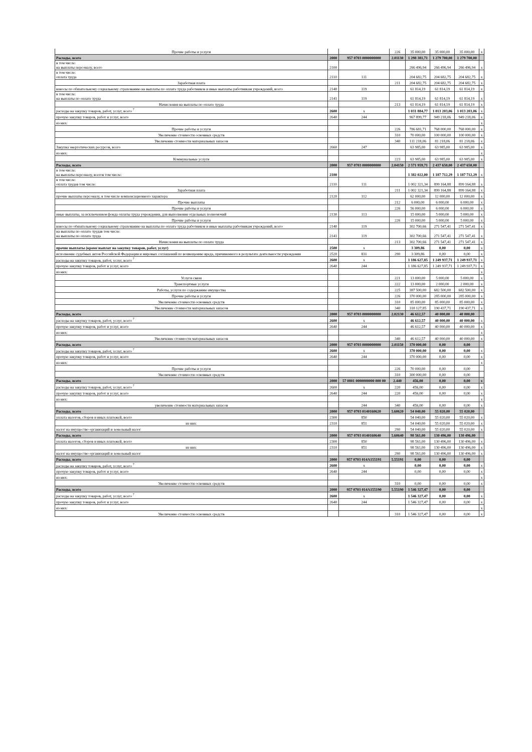| Прочие работы и услуги | | | 226 | 35 000,00 | 35 000,00 | 35 000,00 | x |
| Расходы, всего | 2000 | 957 0703 0000000000 | 2.01130 | 1 298 381,71 | 1 279 700,00 | 1 279 700,00 | |
| в том числе: на выплаты персоналу, всего | 2100 | | | 266 496,94 | 266 496,94 | 266 496,94 | x |
| в том числе: оплата труда | 2110 | 111 | | 204 682,75 | 204 682,75 | 204 682,75 | x |
| Заработная плата | | | 211 | 204 682,75 | 204 682,75 | 204 682,75 | x |
| взносы по обязательному социальному страхованию на выплаты по оплате труда работников и иные выплаты работникам учреждений, всего | 2140 | 119 | | 61 814,19 | 61 814,19 | 61 814,19 | x |
| в том числе: на выплаты по оплате труда | 2141 | 119 | | 61 814,19 | 61 814,19 | 61 814,19 | x |
| Начисления на выплаты по оплате труда | | | 213 | 61 814,19 | 61 814,19 | 61 814,19 | x |
| расходы на закупку товаров, работ, услуг, всего <sup>7</sup> | 2600 | x | | 1 031 884,77 | 1 013 203,06 | 1 013 203,06 | x |
| прочую закупку товаров, работ и услуг, всего | 2640 | 244 | | 967 899,77 | 949 218,06 | 949 218,06 | x |
| из них: | | | | | | | x |
| Прочие работы и услуги | | | 226 | 786 681,71 | 768 000,00 | 768 000,00 | x |
| Увеличение стоимости основных средств | | | 310 | 70 000,00 | 100 000,00 | 100 000,00 | x |
| Увеличение стоимости материальных запасов | | | 340 | 111 218,06 | 81 218,06 | 81 218,06 | x |
| Закупка энергетических ресурсов, всего | 2660 | 247 | | 63 985,00 | 63 985,00 | 63 985,00 | x |
| из них: | | | | | | | x |
| Коммунальные услуги | | | 223 | 63 985,00 | 63 985,00 | 63 985,00 | x |
| Расходы, всего | 2000 | 957 0703 0000000000 | 2.04150 | 2 571 959,71 | 2 437 650,00 | 2 437 650,00 | |
| в том числе: на выплаты персоналу, всегов том числе: | 2100 | | | 1 382 022,00 | 1 187 712,29 | 1 187 712,29 | x |
| в том числе: оплата трудав том числе: | 2110 | 111 | | 1 002 321,34 | 899 164,88 | 899 164,88 | x |
| Заработная плата | | | 211 | 1 002 321,34 | 899 164,88 | 899 164,88 | x |
| прочие выплаты персоналу, в том числе компенсационного характера | 2120 | 112 | | 62 000,00 | 12 000,00 | 12 000,00 | x |
| Прочие выплаты | | | 212 | 6 000,00 | 6 000,00 | 6 000,00 | x |
| Прочие работы и услуги | | | 226 | 56 000,00 | 6 000,00 | 6 000,00 | x |
| иные выплаты, за исключением фонда оплаты труда учреждения, для выполнения отдельных полномочий | 2130 | 113 | | 15 000,00 | 5 000,00 | 5 000,00 | x |
| Прочие работы и услуги | | | 226 | 15 000,00 | 5 000,00 | 5 000,00 | x |
| взносы по обязательному социальному страхованию на выплаты по оплате труда работников и иные выплаты работникам учреждений, всего | 2140 | 119 | | 302 700,66 | 271 547,41 | 271 547,41 | x |
| на выплаты по оплате трудав том числе: на выплаты по оплате труда | 2141 | 119 | | 302 700,66 | 271 547,41 | 271 547,41 | x |
| Начисления на выплаты по оплате труда | | | 213 | 302 700,66 | 271 547,41 | 271 547,41 | x |
| прочие выплаты (кроме выплат на закупку товаров, работ, услуг) | 2500 | x | | 3 309,86 | 0,00 | 0,00 | x |
| исполнение судебных актов Российской Федерации и мировых соглашений по возмещению вреда, причиненного в результате деятельности учреждения | 2520 | 831 | 290 | 3 309,86 | 0,00 | 0,00 | x |
| расходы на закупку товаров, работ, услуг, всего <sup>7</sup> | 2600 | x | | 1 186 627,85 | 1 249 937,71 | 1 249 937,71 | x |
| прочую закупку товаров, работ и услуг, всего | 2640 | 244 | | 1 186 627,85 | 1 249 937,71 | 1 249 937,71 | x |
| из них: | | | | | | | x |
| Услуги связи | | | 221 | 13 000,00 | 5 000,00 | 5 000,00 | x |
| Транспортные услуги | | | 222 | 13 000,00 | 2 000,00 | 2 000,00 | x |
| Работы, услуги по содержанию имущества | | | 225 | 387 500,00 | 682 500,00 | 682 500,00 | x |
| Прочие работы и услуги | | | 226 | 370 000,00 | 285 000,00 | 285 000,00 | x |
| Увеличение стоимости основных средств | | | 310 | 85 000,00 | 85 000,00 | 85 000,00 | x |
| Увеличение стоимости материальных запасов | | | 340 | 318 127,85 | 190 437,71 | 190 437,71 | x |
| Расходы, всего | 2000 | 957 0703 0000000000 | 2.02130 | 46 612,57 | 40 000,00 | 40 000,00 | |
| расходы на закупку товаров, работ, услуг, всего <sup>7</sup> | 2600 | x | | 46 612,57 | 40 000,00 | 40 000,00 | x |
| прочую закупку товаров, работ и услуг, всего | 2640 | 244 | | 46 612,57 | 40 000,00 | 40 000,00 | x |
| из них: | | | | | | | x |
| Увеличение стоимости материальных запасов | | | 340 | 46 612,57 | 40 000,00 | 40 000,00 | x |
| Расходы, всего | 2000 | 957 0703 0000000000 | 2.01150 | 370 000,00 | 0,00 | 0,00 | |
| расходы на закупку товаров, работ, услуг, всего <sup>7</sup> | 2600 | x | | 370 000,00 | 0,00 | 0,00 | x |
| прочую закупку товаров, работ и услуг, всего | 2640 | 244 | | 370 000,00 | 0,00 | 0,00 | x |
| из них: | | | | | | | x |
| Прочие работы и услуги | | | 226 | 70 000,00 | 0,00 | 0,00 | |
| Увеличение стоимости основных средств | | | 310 | 300 000,00 | 0,00 | 0,00 | |
| Расходы, всего | 2000 | 57 0801 0000000000 000 00 | 2.440 | 456,00 | 0,00 | 0,00 | x |
| расходы на закупку товаров, работ, услуг, всего <sup>7</sup> | 2600 | x | 220 | 456,00 | 0,00 | 0,00 | x |
| прочую закупку товаров, работ и услуг, всего | 2640 | 244 | 220 | 456,00 | 0,00 | 0,00 | x |
| из них: | | | | | | | x |
| увеличение стоимости материальных запасов | | 244 | 340 | 456,00 | 0,00 | 0,00 | x |
| Расходы, всего | 2000 | 957 0703 0140160620 | 5.60620 | 54 040,00 | 55 020,00 | 55 020,00 | |
| уплата налогов, сборов и иных платежей, всего | 2300 | 850 | | 54 040,00 | 55 020,00 | 55 020,00 | x |
| из них: | 2310 | 851 | | 54 040,00 | 55 020,00 | 55 020,00 | x |
| налог на имущество организаций и земельный налог | | | 290 | 54 040,00 | 55 020,00 | 55 020,00 | x |
| Расходы, всего | 2000 | 957 0703 0140160640 | 5.60640 | 98 561,00 | 130 496,00 | 130 496,00 | |
| уплата налогов, сборов и иных платежей, всего | 2300 | 850 | | 98 561,00 | 130 496,00 | 130 496,00 | x |
| из них: | 2310 | 851 | | 98 561,00 | 130 496,00 | 130 496,00 | x |
| налог на имущество организаций и земельный налог | | | 290 | 98 561,00 | 130 496,00 | 130 496,00 | x |
| Расходы, всего | 2000 | 957 0703 014A155191 | 5.55191 | 0,00 | 0,00 | 0,00 | |
| расходы на закупку товаров, работ, услуг, всего <sup>7</sup> | 2600 | x | | 0,00 | 0,00 | 0,00 | x |
| прочую закупку товаров, работ и услуг, всего | 2640 | 244 | | 0,00 | 0,00 | 0,00 | x |
| из них: | | | | | | | x |
| Увеличение стоимости основных средств | | | 310 | 0,00 | 0,00 | 0,00 | x |
| Расходы, всего | 2000 | 957 0703 014A155190 | 5.55190 | 1 546 327,47 | 0,00 | 0,00 | |
| расходы на закупку товаров, работ, услуг, всего <sup>7</sup> | 2600 | x | | 1 546 327,47 | 0,00 | 0,00 | x |
| прочую закупку товаров, работ и услуг, всего | 2640 | 244 | | 1 546 327,47 | 0,00 | 0,00 | x |
| из них: | | | | | | | x |
| Увеличение стоимости основных средств | | | 310 | 1 546 327,47 | 0,00 | 0,00 | x |